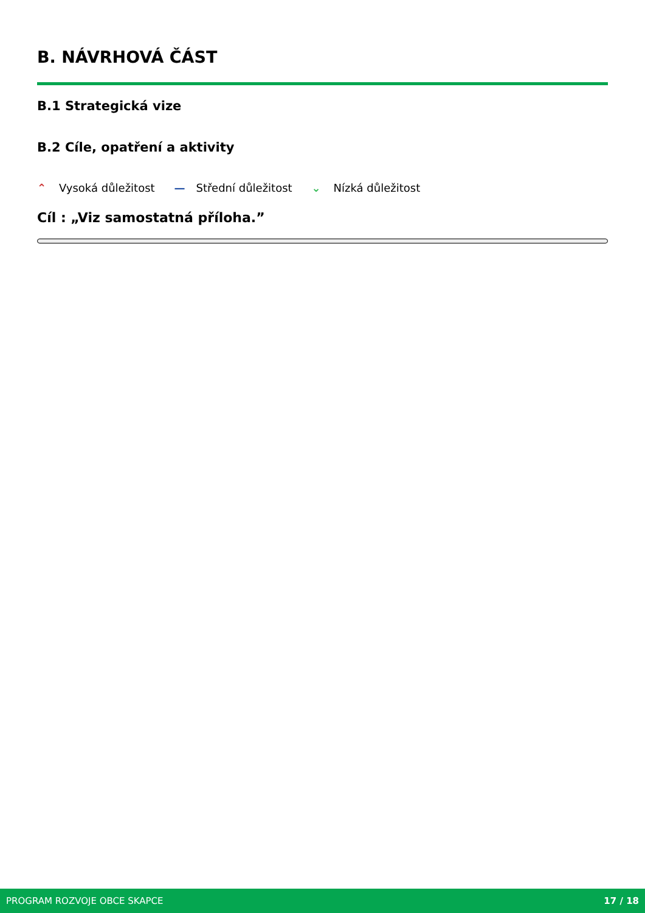B. NÁVRHOVÁ ČÁST
B.1 Strategická vize
B.2 Cíle, opatření a aktivity
⌃ Vysoká důležitost
— Střední důležitost
⌄ Nízká důležitost
Cíl : „Viz samostatná příloha.”
PROGRAM ROZVOJE OBCE SKAPCE 17 / 18